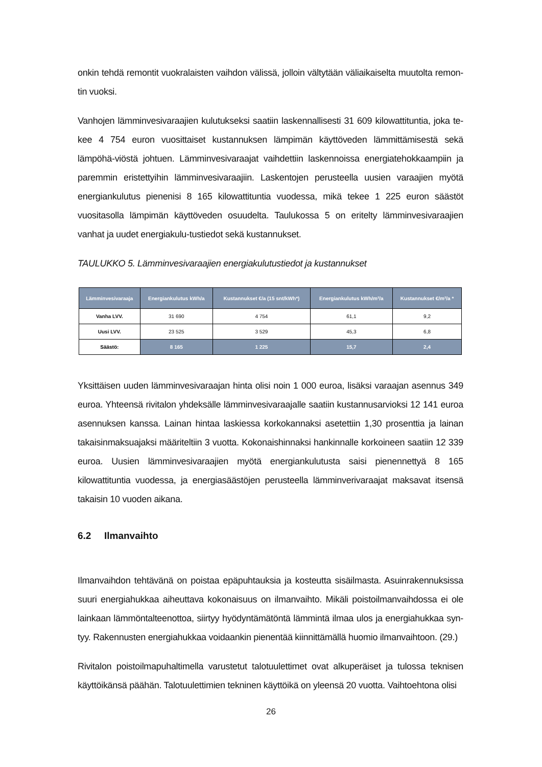onkin tehdä remontit vuokralaisten vaihdon välissä, jolloin vältytään väliaikaiselta muutolta remon-tin vuoksi.
Vanhojen lämminvesivaraajien kulutukseksi saatiin laskennallisesti 31 609 kilowattituntia, joka te-kee 4 754 euron vuosittaiset kustannuksen lämpimän käyttöveden lämmittämisestä sekä lämpöhä-viöstä johtuen. Lämminvesivaraajat vaihdettiin laskennoissa energiatehokkaampiin ja paremmin eristettyihin lämminvesivaraajiin. Laskentojen perusteella uusien varaajien myötä energiankulutus pienenisi 8 165 kilowattituntia vuodessa, mikä tekee 1 225 euron säästöt vuositasolla lämpimän käyttöveden osuudelta. Taulukossa 5 on eritelty lämminvesivaraajien vanhat ja uudet energiakulu-tustiedot sekä kustannukset.
TAULUKKO 5. Lämminvesivaraajien energiakulutustiedot ja kustannukset
| Lämminvesivaraaja | Energiankulutus kWh/a | Kustannukset €/a (15 snt/kWh*) | Energiankulutus kWh/m²/a | Kustannukset €/m²/a * |
| --- | --- | --- | --- | --- |
| Vanha LVV. | 31 690 | 4 754 | 61,1 | 9,2 |
| Uusi LVV. | 23 525 | 3 529 | 45,3 | 6,8 |
| Säästö: | 8 165 | 1 225 | 15,7 | 2,4 |
Yksittäisen uuden lämminvesivaraajan hinta olisi noin 1 000 euroa, lisäksi varaajan asennus 349 euroa. Yhteensä rivitalon yhdeksälle lämminvesivaraajalle saatiin kustannusarvioksi 12 141 euroa asennuksen kanssa. Lainan hintaa laskiessa korkokannaksi asetettiin 1,30 prosenttia ja lainan takaisinmaksuajaksi määriteltiin 3 vuotta. Kokonaishinnaksi hankinnalle korkoineen saatiin 12 339 euroa. Uusien lämminvesivaraajien myötä energiankulutusta saisi pienennettyä 8 165 kilowattituntia vuodessa, ja energiasäästöjen perusteella lämminverivaraajat maksavat itsensä takaisin 10 vuoden aikana.
6.2 Ilmanvaihto
Ilmanvaihdon tehtävänä on poistaa epäpuhtauksia ja kosteutta sisäilmasta. Asuinrakennuksissa suuri energiahukkaa aiheuttava kokonaisuus on ilmanvaihto. Mikäli poistoilmanvaihdossa ei ole lainkaan lämmöntalteenottoa, siirtyy hyödyntämätöntä lämmintä ilmaa ulos ja energiahukkaa syn-tyy. Rakennusten energiahukkaa voidaankin pienentää kiinnittämällä huomio ilmanvaihtoon. (29.)
Rivitalon poistoilmapuhaltimella varustetut talotuulettimet ovat alkuperäiset ja tulossa teknisen käyttöikänsä päähän. Talotuulettimien tekninen käyttöikä on yleensä 20 vuotta. Vaihtoehtona olisi
26